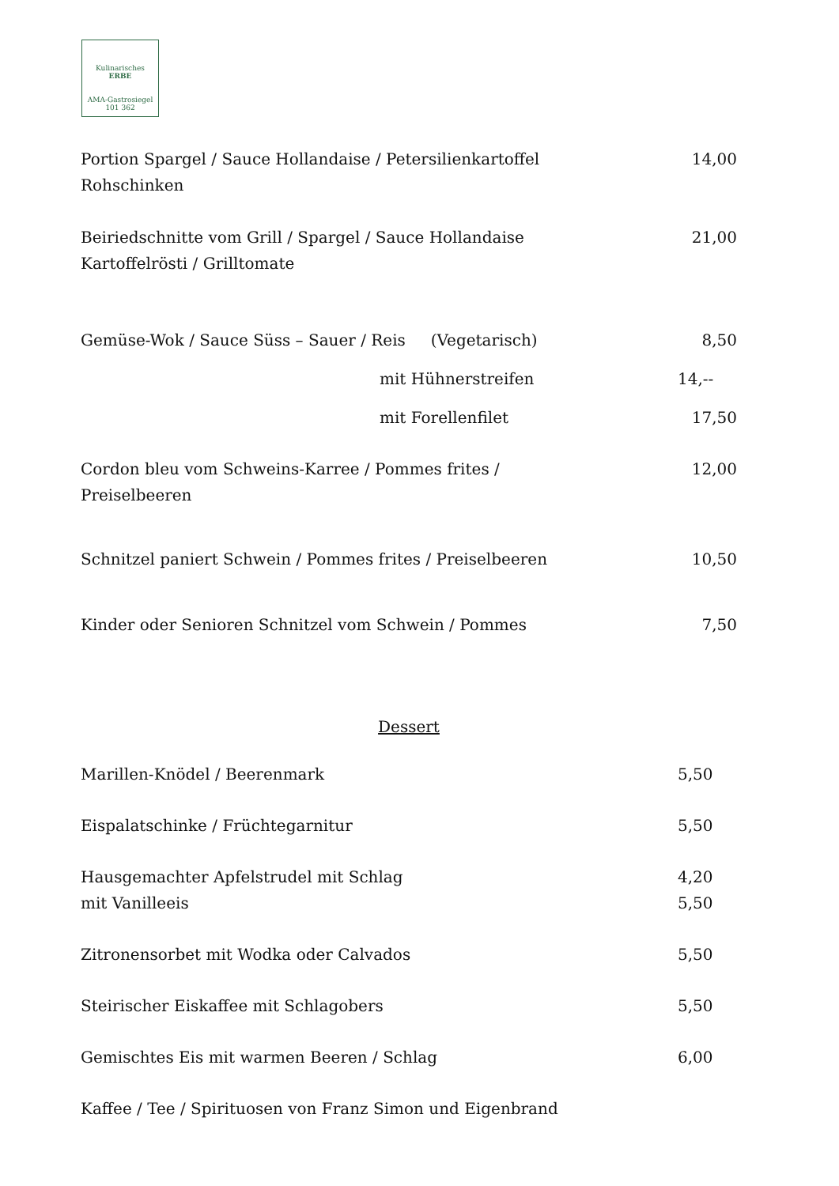Kulinarisches
ERBE
AMA-Gastrosiegel 101 362
Portion Spargel / Sauce Hollandaise / Petersilienkartoffel
Rohschinken 14,00
Beiriedschnitte vom Grill / Spargel / Sauce Hollandaise
Kartoffelrösti / Grilltomate 21,00
Gemüse-Wok / Sauce Süss – Sauer / Reis (Vegetarisch) 8,50
mit Hühnerstreifen 14,--
mit Forellenfilet 17,50
Cordon bleu vom Schweins-Karree / Pommes frites /
Preiselbeeren 12,00
Schnitzel paniert Schwein / Pommes frites / Preiselbeeren 10,50
Kinder oder Senioren Schnitzel vom Schwein / Pommes 7,50
Dessert
Marillen-Knödel / Beerenmark 5,50
Eispalatschinke / Früchtegarnitur 5,50
Hausgemachter Apfelstrudel mit Schlag
mit Vanilleeis 4,20
5,50
Zitronensorbet mit Wodka oder Calvados 5,50
Steirischer Eiskaffee mit Schlagobers 5,50
Gemischtes Eis mit warmen Beeren / Schlag 6,00
Kaffee / Tee / Spirituosen von Franz Simon und Eigenbrand